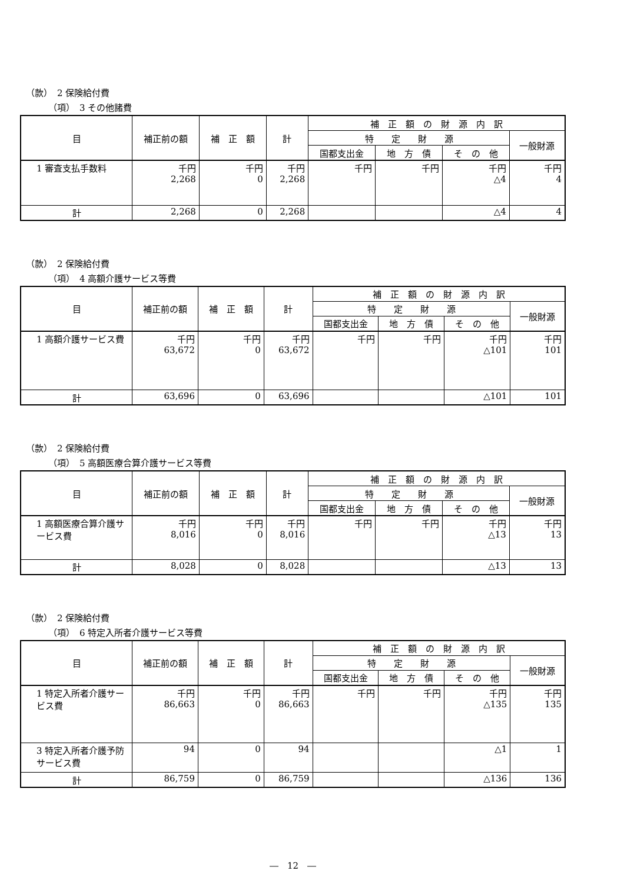（款）　2 保険給付費
（項）　3 その他諸費
| 目 | 補正前の額 | 補 正 額 | 計 | 補 正 額 の 財 源 内 訳 | | | |
| --- | --- | --- | --- | --- | --- | --- | --- |
| | | | | 特 定 財 源 | | | 一般財源 |
| | | | | 国都支出金 | 地 方 債 | そ の 他 | |
| 1 審査支払手数料 | 千円 2,268 | 千円 0 | 千円 2,268 | 千円 | 千円 | 千円 △4 | 千円 4 |
| 計 | 2,268 | 0 | 2,268 | | | △4 | 4 |
（款）　2 保険給付費
（項）　4 高額介護サービス等費
| 目 | 補正前の額 | 補 正 額 | 計 | 補 正 額 の 財 源 内 訳 | | | |
| --- | --- | --- | --- | --- | --- | --- | --- |
| | | | | 特 定 財 源 | | | 一般財源 |
| | | | | 国都支出金 | 地 方 債 | そ の 他 | |
| 1 高額介護サービス費 | 千円 63,672 | 千円 0 | 千円 63,672 | 千円 | 千円 | 千円 △101 | 千円 101 |
| 計 | 63,696 | 0 | 63,696 | | | △101 | 101 |
（款）　2 保険給付費
（項）　5 高額医療合算介護サービス等費
| 目 | 補正前の額 | 補 正 額 | 計 | 補 正 額 の 財 源 内 訳 | | | |
| --- | --- | --- | --- | --- | --- | --- | --- |
| | | | | 特 定 財 源 | | | 一般財源 |
| | | | | 国都支出金 | 地 方 債 | そ の 他 | |
| 1 高額医療合算介護サービス費 | 千円 8,016 | 千円 0 | 千円 8,016 | 千円 | 千円 | 千円 △13 | 千円 13 |
| 計 | 8,028 | 0 | 8,028 | | | △13 | 13 |
（款）　2 保険給付費
（項）　6 特定入所者介護サービス等費
| 目 | 補正前の額 | 補 正 額 | 計 | 補 正 額 の 財 源 内 訳 | | | |
| --- | --- | --- | --- | --- | --- | --- | --- |
| | | | | 特 定 財 源 | | | 一般財源 |
| | | | | 国都支出金 | 地 方 債 | そ の 他 | |
| 1 特定入所者介護サービス費 | 千円 86,663 | 千円 0 | 千円 86,663 | 千円 | 千円 | 千円 △135 | 千円 135 |
| 3 特定入所者介護予防サービス費 | 94 | 0 | 94 | | | △1 | 1 |
| 計 | 86,759 | 0 | 86,759 | | | △136 | 136 |
―　12　―